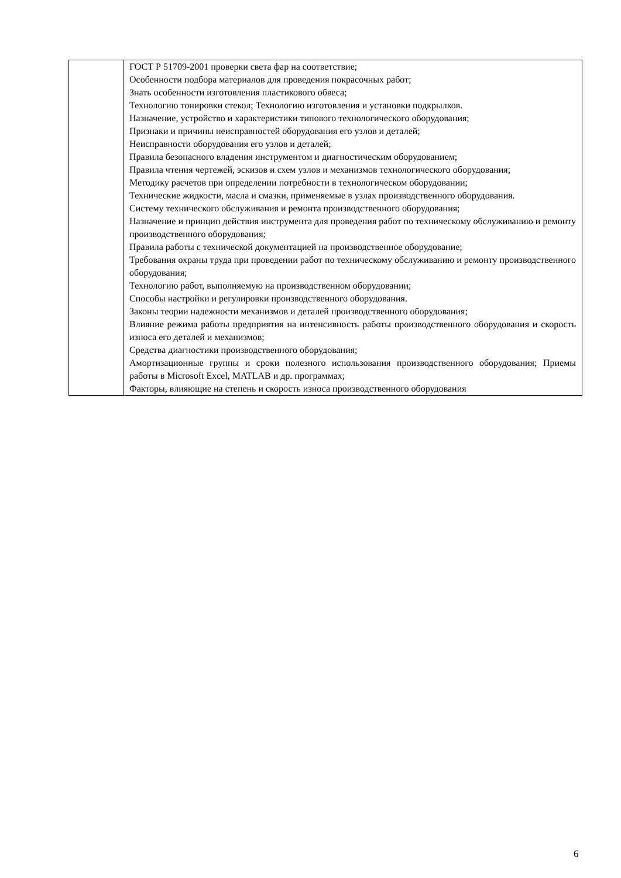| | ГОСТ Р 51709-2001 проверки света фар на соответствие; Особенности подбора материалов для проведения покрасочных работ; Знать особенности изготовления пластикового обвеса; Технологию тонировки стекол; Технологию изготовления и установки подкрылков. Назначение, устройство и характеристики типового технологического оборудования; Признаки и причины неисправностей оборудования его узлов и деталей; Неисправности оборудования его узлов и деталей; Правила безопасного владения инструментом и диагностическим оборудованием; Правила чтения чертежей, эскизов и схем узлов и механизмов технологического оборудования; Методику расчетов при определении потребности в технологическом оборудовании; Технические жидкости, масла и смазки, применяемые в узлах производственного оборудования. Систему технического обслуживания и ремонта производственного оборудования; Назначение и принцип действия инструмента для проведения работ по техническому обслуживанию и ремонту производственного оборудования; Правила работы с технической документацией на производственное оборудование; Требования охраны труда при проведении работ по техническому обслуживанию и ремонту производственного оборудования; Технологию работ, выполняемую на производственном оборудовании; Способы настройки и регулировки производственного оборудования. Законы теории надежности механизмов и деталей производственного оборудования; Влияние режима работы предприятия на интенсивность работы производственного оборудования и скорость износа его деталей и механизмов; Средства диагностики производственного оборудования; Амортизационные группы и сроки полезного использования производственного оборудования; Приемы работы в Microsoft Excel, MATLAB и др. программах; Факторы, влияющие на степень и скорость износа производственного оборудования |
6